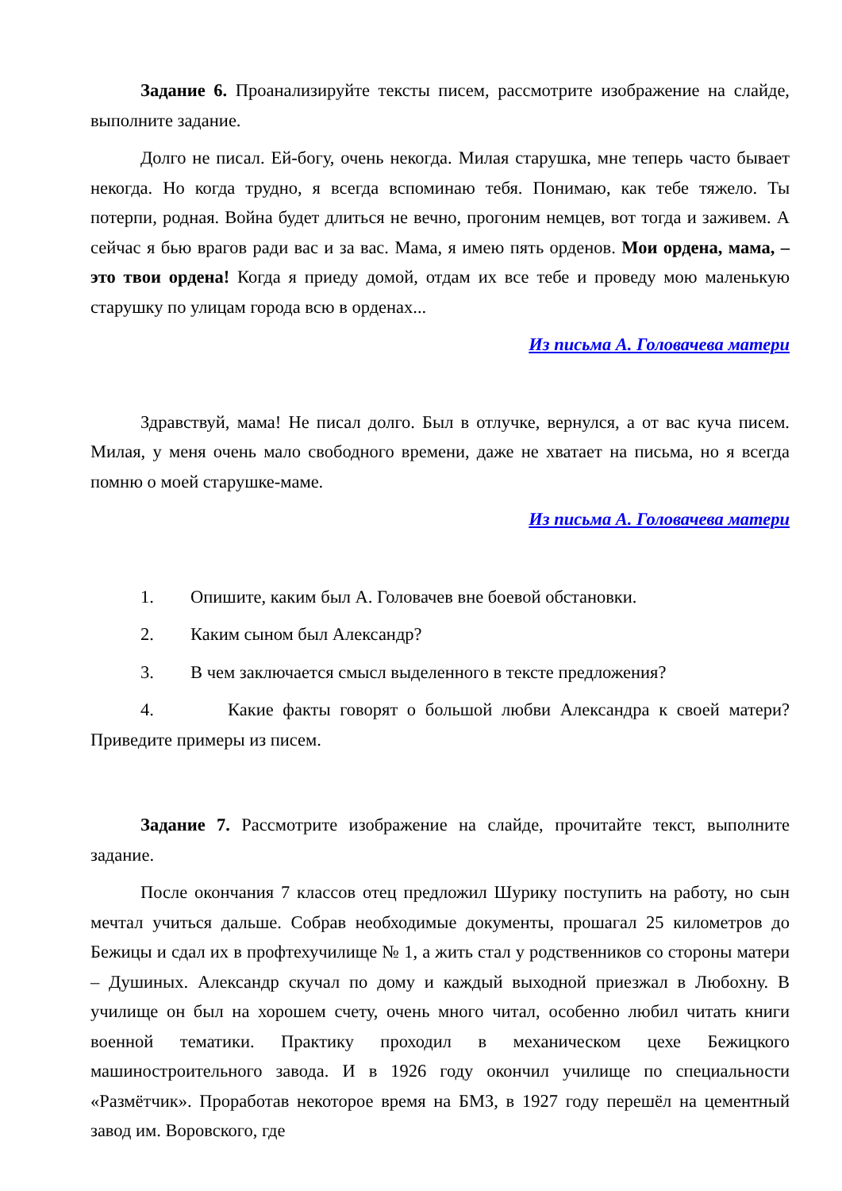Задание 6. Проанализируйте тексты писем, рассмотрите изображение на слайде, выполните задание.
Долго не писал. Ей-богу, очень некогда. Милая старушка, мне теперь часто бывает некогда. Но когда трудно, я всегда вспоминаю тебя. Понимаю, как тебе тяжело. Ты потерпи, родная. Война будет длиться не вечно, прогоним немцев, вот тогда и заживем. А сейчас я бью врагов ради вас и за вас. Мама, я имею пять орденов. Мои ордена, мама, – это твои ордена! Когда я приеду домой, отдам их все тебе и проведу мою маленькую старушку по улицам города всю в орденах...
Из письма А. Головачева матери
Здравствуй, мама! Не писал долго. Был в отлучке, вернулся, а от вас куча писем. Милая, у меня очень мало свободного времени, даже не хватает на письма, но я всегда помню о моей старушке-маме.
Из письма А. Головачева матери
1. Опишите, каким был А. Головачев вне боевой обстановки.
2. Каким сыном был Александр?
3. В чем заключается смысл выделенного в тексте предложения?
4. Какие факты говорят о большой любви Александра к своей матери? Приведите примеры из писем.
Задание 7. Рассмотрите изображение на слайде, прочитайте текст, выполните задание.
После окончания 7 классов отец предложил Шурику поступить на работу, но сын мечтал учиться дальше. Собрав необходимые документы, прошагал 25 километров до Бежицы и сдал их в профтехучилище № 1, а жить стал у родственников со стороны матери – Душиных. Александр скучал по дому и каждый выходной приезжал в Любохну. В училище он был на хорошем счету, очень много читал, особенно любил читать книги военной тематики. Практику проходил в механическом цехе Бежицкого машиностроительного завода. И в 1926 году окончил училище по специальности «Размётчик». Проработав некоторое время на БМЗ, в 1927 году перешёл на цементный завод им. Воровского, где